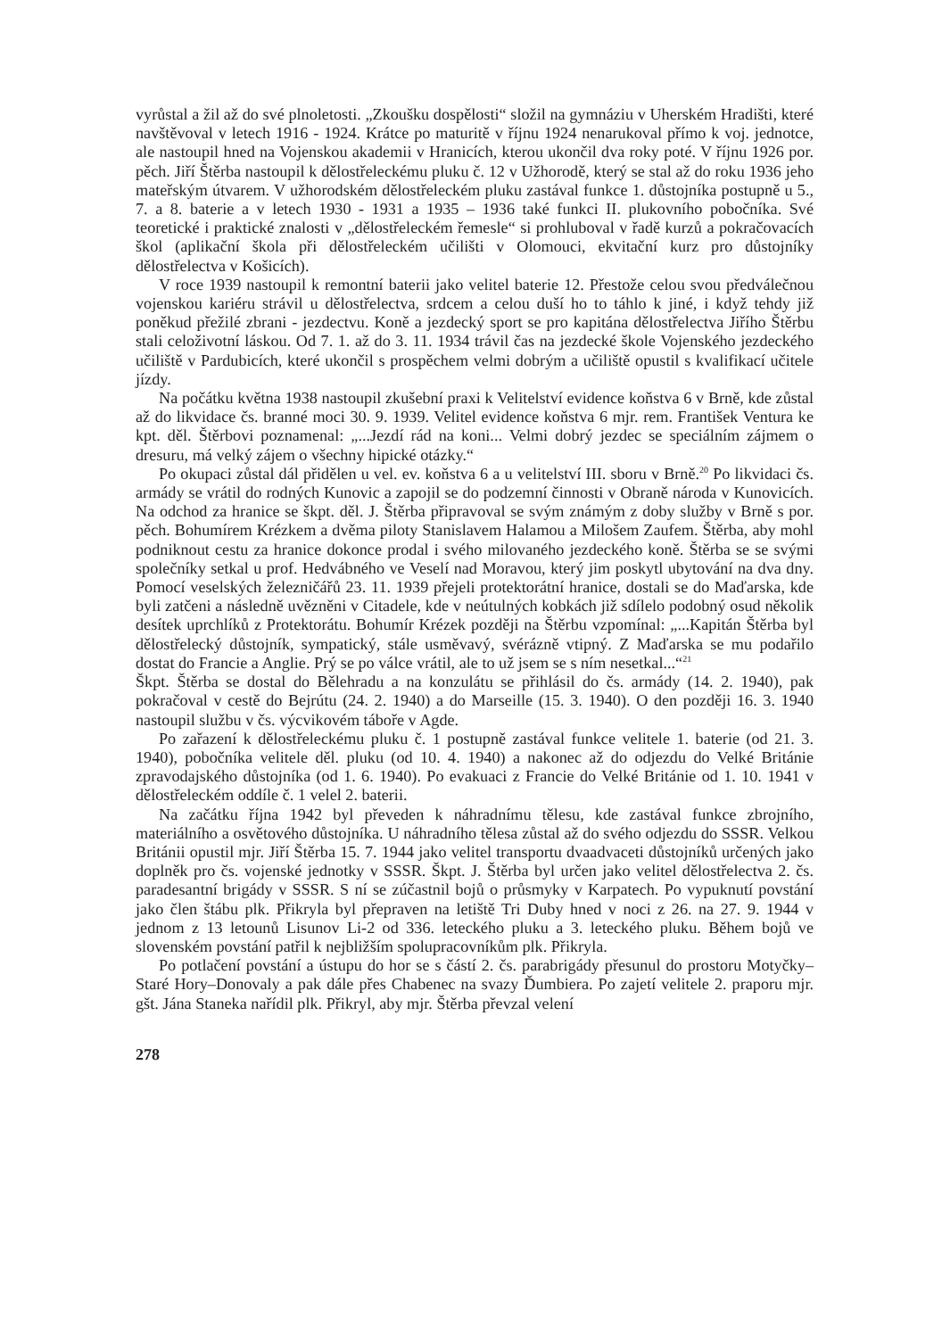vyrůstal a žil až do své plnoletosti. „Zkoušku dospělosti“ složil na gymnáziu v Uherském Hradišti, které navštěvoval v letech 1916 - 1924. Krátce po maturitě v říjnu 1924 nenarukoval přímo k voj. jednotce, ale nastoupil hned na Vojenskou akademii v Hranicích, kterou ukončil dva roky poté. V říjnu 1926 por. pěch. Jiří Štěrba nastoupil k dělostřeleckému pluku č. 12 v Užhorodě, který se stal až do roku 1936 jeho mateřským útvarem. V užhorodském dělostřeleckém pluku zastával funkce 1. důstojníka postupně u 5., 7. a 8. baterie a v letech 1930 - 1931 a 1935 – 1936 také funkci II. plukovního pobočníka. Své teoretické i praktické znalosti v „dělostřeleckém řemesle“ si prohluboval v řadě kurzů a pokračovacích škol (aplikační škola při dělostřeleckém učilišti v Olomouci, ekvitační kurz pro důstojníky dělostřelectva v Košicích).
V roce 1939 nastoupil k remontní baterii jako velitel baterie 12. Přestože celou svou předválečnou vojenskou kariéru strávil u dělostřelectva, srdcem a celou duší ho to táhlo k jiné, i když tehdy již poněkud přežilé zbrani - jezdectvu. Koně a jezdecký sport se pro kapitána dělostřelectva Jiřího Štěrbu stali celoživotní láskou. Od 7. 1. až do 3. 11. 1934 trávil čas na jezdecké škole Vojenského jezdeckého učiliště v Pardubicích, které ukončil s prospěchem velmi dobrým a učiliště opustil s kvalifikací učitele jízdy.
Na počátku května 1938 nastoupil zkušební praxi k Velitelství evidence koňstva 6 v Brně, kde zůstal až do likvidace čs. branné moci 30. 9. 1939. Velitel evidence koňstva 6 mjr. rem. František Ventura ke kpt. děl. Štěrbovi poznamenal: „...Jezdí rád na koni... Velmi dobrý jezdec se speciálním zájmem o dresuru, má velký zájem o všechny hipické otázky.“
Po okupaci zůstal dál přidělen u vel. ev. koňstva 6 a u velitelství III. sboru v Brně.<sup>20</sup> Po likvidaci čs. armády se vrátil do rodných Kunovic a zapojil se do podzemní činnosti v Obraně národa v Kunovicích. Na odchod za hranice se škpt. děl. J. Štěrba připravoval se svým známým z doby služby v Brně s por. pěch. Bohumírem Krézkem a dvěma piloty Stanislavem Halamou a Milošem Zaufem. Štěrba, aby mohl podniknout cestu za hranice dokonce prodal i svého milovaného jezdeckého koně. Štěrba se se svými společníky setkal u prof. Hedvábného ve Veselí nad Moravou, který jim poskytl ubytování na dva dny. Pomocí veselských železničářů 23. 11. 1939 přejeli protektorátní hranice, dostali se do Maďarska, kde byli zatčeni a následně uvězněni v Citadele, kde v neútulných kobkách již sdílelo podobný osud několik desítek uprchlíků z Protektorátu. Bohumír Krézek později na Štěrbu vzpomínal: „...Kapitán Štěrba byl dělostřelecký důstojník, sympatický, stále usměvavý, svérázně vtipný. Z Maďarska se mu podařilo dostat do Francie a Anglie. Prý se po válce vrátil, ale to už jsem se s ním nesetkal...“<sup>21</sup>
Škpt. Štěrba se dostal do Bělehradu a na konzulátu se přihlásil do čs. armády (14. 2. 1940), pak pokračoval v cestě do Bejrútu (24. 2. 1940) a do Marseille (15. 3. 1940). O den později 16. 3. 1940 nastoupil službu v čs. výcvikovém táboře v Agde.
Po zařazení k dělostřeleckému pluku č. 1 postupně zastával funkce velitele 1. baterie (od 21. 3. 1940), pobočníka velitele děl. pluku (od 10. 4. 1940) a nakonec až do odjezdu do Velké Británie zpravodajského důstojníka (od 1. 6. 1940). Po evakuaci z Francie do Velké Británie od 1. 10. 1941 v dělostřeleckém oddíle č. 1 velel 2. baterii.
Na začátku října 1942 byl převeden k náhradnímu tělesu, kde zastával funkce zbrojního, materiálního a osvětového důstojníka. U náhradního tělesa zůstal až do svého odjezdu do SSSR. Velkou Británii opustil mjr. Jiří Štěrba 15. 7. 1944 jako velitel transportu dvaadvaceti důstojníků určených jako doplněk pro čs. vojenské jednotky v SSSR. Škpt. J. Štěrba byl určen jako velitel dělostřelectva 2. čs. paradesantní brigády v SSSR. S ní se zúčastnil bojů o průsmyky v Karpatech. Po vypuknutí povstání jako člen štábu plk. Přikryla byl přepraven na letiště Tri Duby hned v noci z 26. na 27. 9. 1944 v jednom z 13 letounů Lisunov Li-2 od 336. leteckého pluku a 3. leteckého pluku. Během bojů ve slovenském povstání patřil k nejbližším spolupracovníkům plk. Přikryla.
Po potlačení povstání a ústupu do hor se s částí 2. čs. parabrigády přesunul do prostoru Motyčky–Staré Hory–Donovaly a pak dále přes Chabenec na svazy Ďumbiera. Po zajetí velitele 2. praporu mjr. gšt. Jána Staneka nařídil plk. Přikryl, aby mjr. Štěrba převzal velení
278